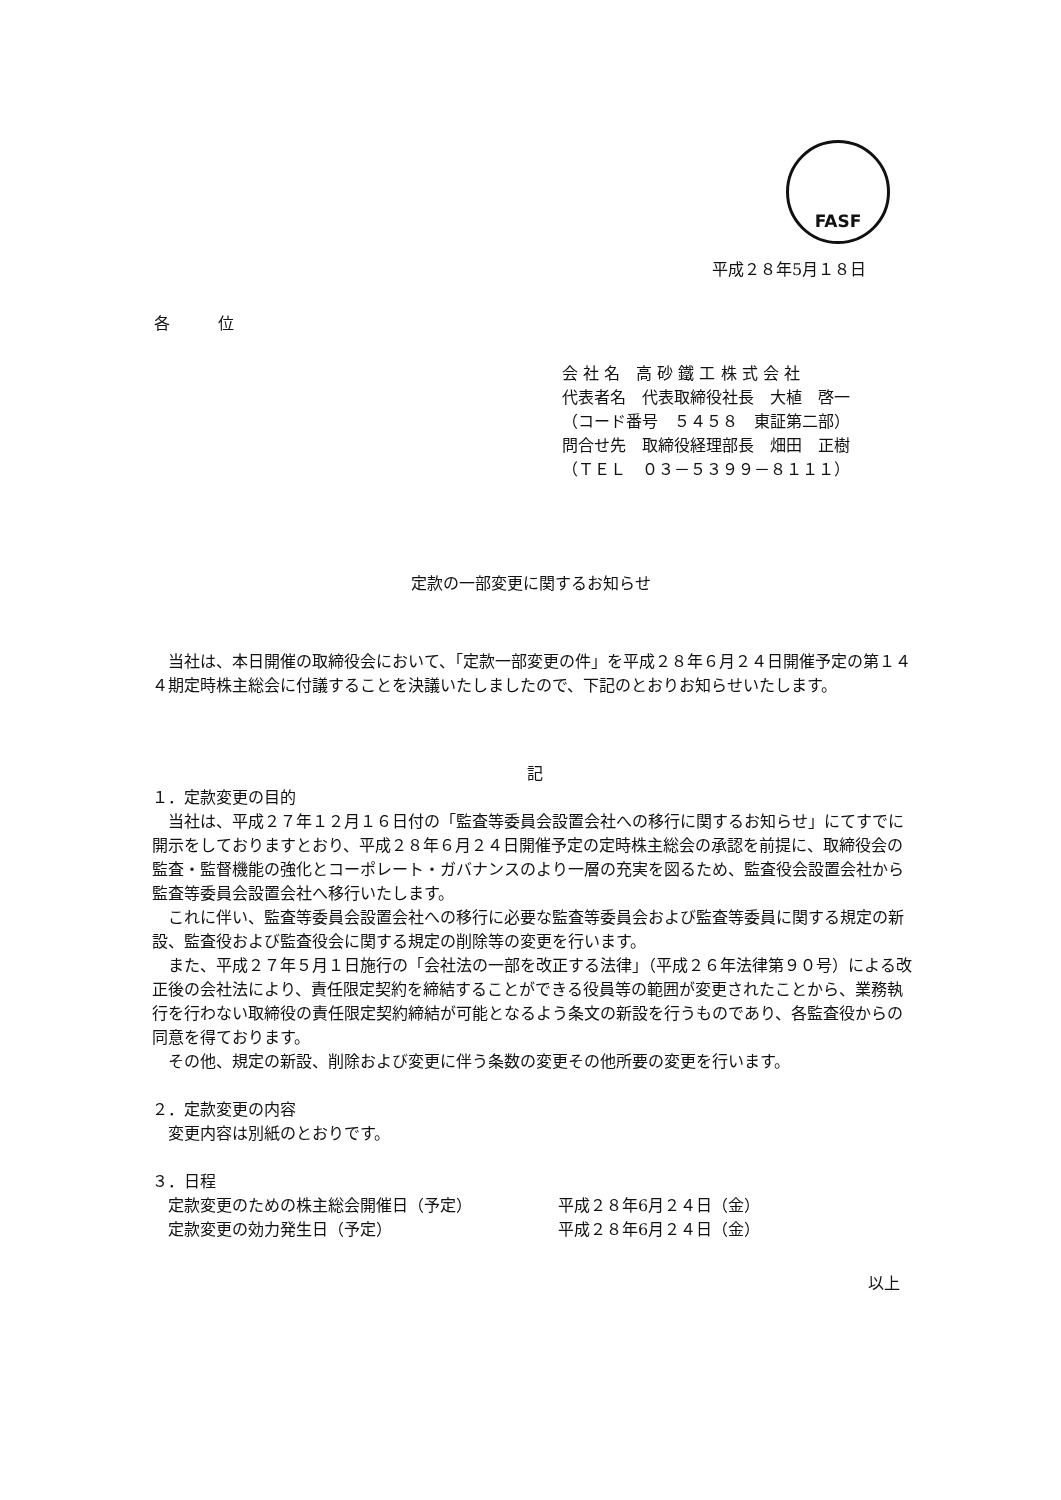FASF
平成２８年5月１８日
各　　　位
会 社 名　高 砂 鐵 工 株 式 会 社
代表者名　代表取締役社長　大植　啓一
（コード番号　５４５８　東証第二部）
問合せ先　取締役経理部長　畑田　正樹
（ＴＥＬ　０３－５３９９－８１１１）
定款の一部変更に関するお知らせ
当社は、本日開催の取締役会において、「定款一部変更の件」を平成２８年６月２４日開催予定の第１４４期定時株主総会に付議することを決議いたしましたので、下記のとおりお知らせいたします。
記
１．定款変更の目的
当社は、平成２７年１２月１６日付の「監査等委員会設置会社への移行に関するお知らせ」にてすでに開示をしておりますとおり、平成２８年６月２４日開催予定の定時株主総会の承認を前提に、取締役会の監査・監督機能の強化とコーポレート・ガバナンスのより一層の充実を図るため、監査役会設置会社から監査等委員会設置会社へ移行いたします。
これに伴い、監査等委員会設置会社への移行に必要な監査等委員会および監査等委員に関する規定の新設、監査役および監査役会に関する規定の削除等の変更を行います。
また、平成２７年５月１日施行の「会社法の一部を改正する法律」（平成２６年法律第９０号）による改正後の会社法により、責任限定契約を締結することができる役員等の範囲が変更されたことから、業務執行を行わない取締役の責任限定契約締結が可能となるよう条文の新設を行うものであり、各監査役からの同意を得ております。
その他、規定の新設、削除および変更に伴う条数の変更その他所要の変更を行います。
２．定款変更の内容
変更内容は別紙のとおりです。
３．日程
定款変更のための株主総会開催日（予定） 平成２８年6月２４日（金）
定款変更の効力発生日（予定） 平成２８年6月２４日（金）
以上